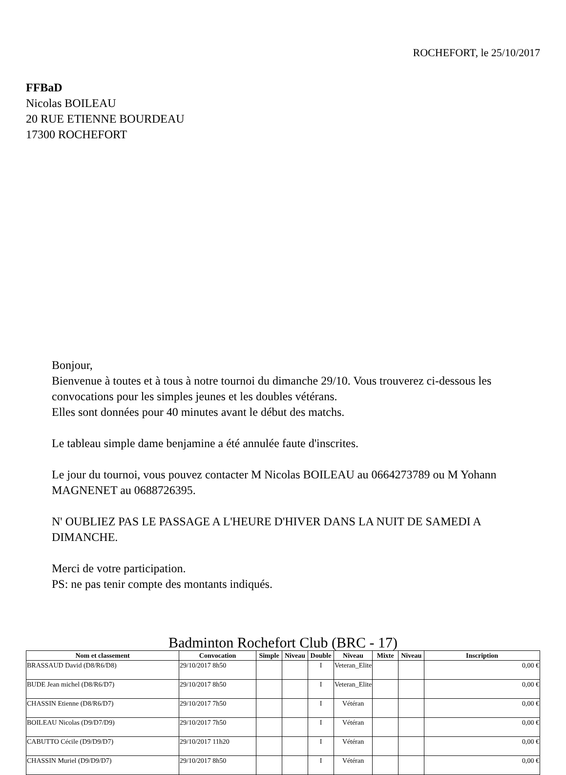ROCHEFORT, le 25/10/2017
FFBaD
Nicolas BOILEAU
20 RUE ETIENNE BOURDEAU
17300 ROCHEFORT
Bonjour,
Bienvenue à toutes et à tous à notre tournoi du dimanche 29/10. Vous trouverez ci-dessous les convocations pour les simples jeunes et les doubles vétérans.
Elles sont données pour 40 minutes avant le début des matchs.
Le tableau simple dame benjamine a été annulée faute d'inscrites.
Le jour du tournoi, vous pouvez contacter M Nicolas BOILEAU au 0664273789 ou M Yohann MAGNENET au 0688726395.
N' OUBLIEZ PAS LE PASSAGE A L'HEURE D'HIVER DANS LA NUIT DE SAMEDI A DIMANCHE.
Merci de votre participation.
PS: ne pas tenir compte des montants indiqués.
Badminton Rochefort Club (BRC - 17)
| Nom et classement | Convocation | Simple | Niveau | Double | Niveau | Mixte | Niveau | Inscription |
| --- | --- | --- | --- | --- | --- | --- | --- | --- |
| BRASSAUD David (D8/R6/D8) | 29/10/2017 8h50 | | | I | Veteran_Elite | | | 0,00 € |
| BUDE Jean michel (D8/R6/D7) | 29/10/2017 8h50 | | | I | Veteran_Elite | | | 0,00 € |
| CHASSIN Etienne (D8/R6/D7) | 29/10/2017 7h50 | | | I | Vétéran | | | 0,00 € |
| BOILEAU Nicolas (D9/D7/D9) | 29/10/2017 7h50 | | | I | Vétéran | | | 0,00 € |
| CABUTTO Cécile (D9/D9/D7) | 29/10/2017 11h20 | | | I | Vétéran | | | 0,00 € |
| CHASSIN Muriel (D9/D9/D7) | 29/10/2017 8h50 | | | I | Vétéran | | | 0,00 € |